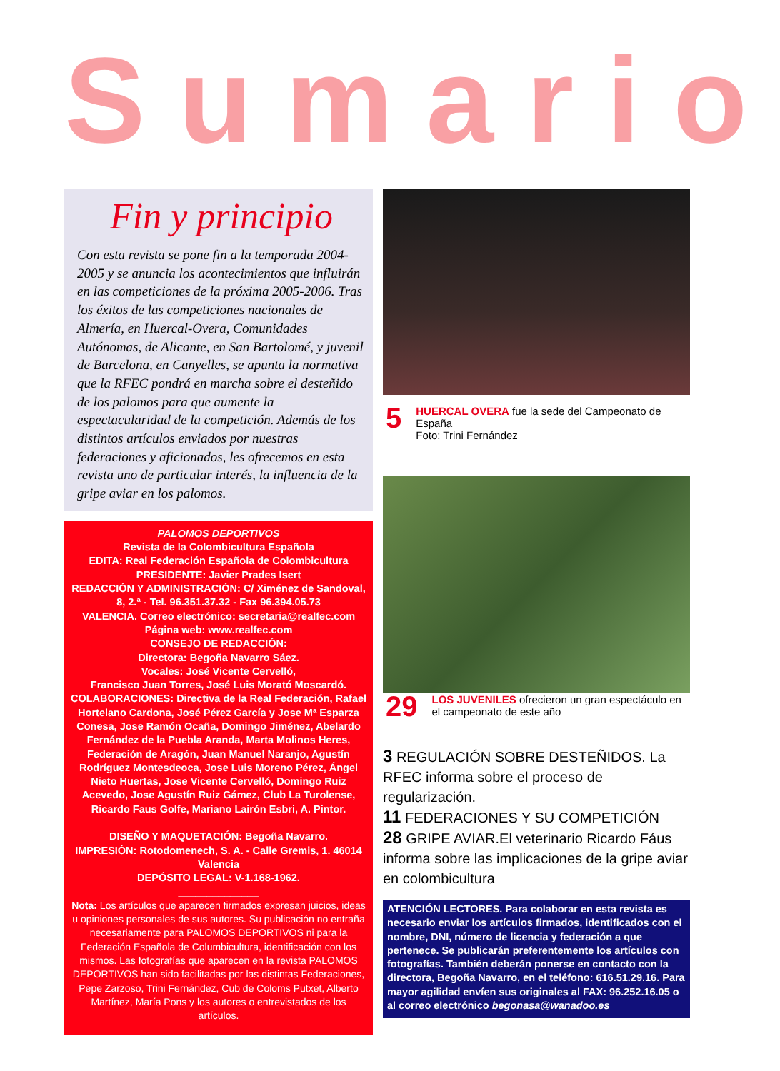Sumario
Fin y principio
Con esta revista se pone fin a la temporada 2004-2005 y se anuncia los acontecimientos que influirán en las competiciones de la próxima 2005-2006. Tras los éxitos de las competiciones nacionales de Almería, en Huercal-Overa, Comunidades Autónomas, de Alicante, en San Bartolomé, y juvenil de Barcelona, en Canyelles, se apunta la normativa que la RFEC pondrá en marcha sobre el desteñido de los palomos para que aumente la espectacularidad de la competición. Además de los distintos artículos enviados por nuestras federaciones y aficionados, les ofrecemos en esta revista uno de particular interés, la influencia de la gripe aviar en los palomos.
PALOMOS DEPORTIVOS
Revista de la Colombicultura Española
EDITA: Real Federación Española de Colombicultura
PRESIDENTE: Javier Prades Isert
REDACCIÓN Y ADMINISTRACIÓN: C/ Ximénez de Sandoval, 8, 2.ª - Tel. 96.351.37.32 - Fax 96.394.05.73
VALENCIA. Correo electrónico: secretaria@realfec.com
Página web: www.realfec.com
CONSEJO DE REDACCIÓN:
Directora: Begoña Navarro Sáez.
Vocales: José Vicente Cervelló,
Francisco Juan Torres, José Luis Morató Moscardó.
COLABORACIONES: Directiva de la Real Federación, Rafael Hortelano Cardona, José Pérez García y Jose Mª Esparza Conesa, Jose Ramón Ocaña, Domingo Jiménez, Abelardo Fernández de la Puebla Aranda, Marta Molinos Heres, Federación de Aragón, Juan Manuel Naranjo, Agustín Rodríguez Montesdeoca, Jose Luis Moreno Pérez, Ángel Nieto Huertas, Jose Vicente Cervelló, Domingo Ruiz Acevedo, Jose Agustín Ruiz Gámez, Club La Turolense, Ricardo Faus Golfe, Mariano Lairón Esbri, A. Pintor.
DISEÑO Y MAQUETACIÓN: Begoña Navarro.
IMPRESIÓN: Rotodomenech, S. A. - Calle Gremis, 1. 46014 Valencia
DEPÓSITO LEGAL: V-1.168-1962.
______________
Nota: Los artículos que aparecen firmados expresan juicios, ideas u opiniones personales de sus autores. Su publicación no entraña necesariamente para PALOMOS DEPORTIVOS ni para la Federación Española de Columbicultura, identificación con los mismos. Las fotografías que aparecen en la revista PALOMOS DEPORTIVOS han sido facilitadas por las distintas Federaciones, Pepe Zarzoso, Trini Fernández, Cub de Coloms Putxet, Alberto Martínez, María Pons y los autores o entrevistados de los artículos.
5
HUERCAL OVERA fue la sede del Campeonato de España
Foto: Trini Fernández
29
LOS JUVENILES ofrecieron un gran espectáculo en el campeonato de este año
3 REGULACIÓN SOBRE DESTEÑIDOS. La RFEC informa sobre el proceso de regularización.
11 FEDERACIONES Y SU COMPETICIÓN
28 GRIPE AVIAR.El veterinario Ricardo Fáus informa sobre las implicaciones de la gripe aviar en colombicultura
ATENCIÓN LECTORES. Para colaborar en esta revista es necesario enviar los artículos firmados, identificados con el nombre, DNI, número de licencia y federación a que pertenece. Se publicarán preferentemente los artículos con fotografías. También deberán ponerse en contacto con la directora, Begoña Navarro, en el teléfono: 616.51.29.16. Para mayor agilidad envíen sus originales al FAX: 96.252.16.05 o al correo electrónico begonasa@wanadoo.es